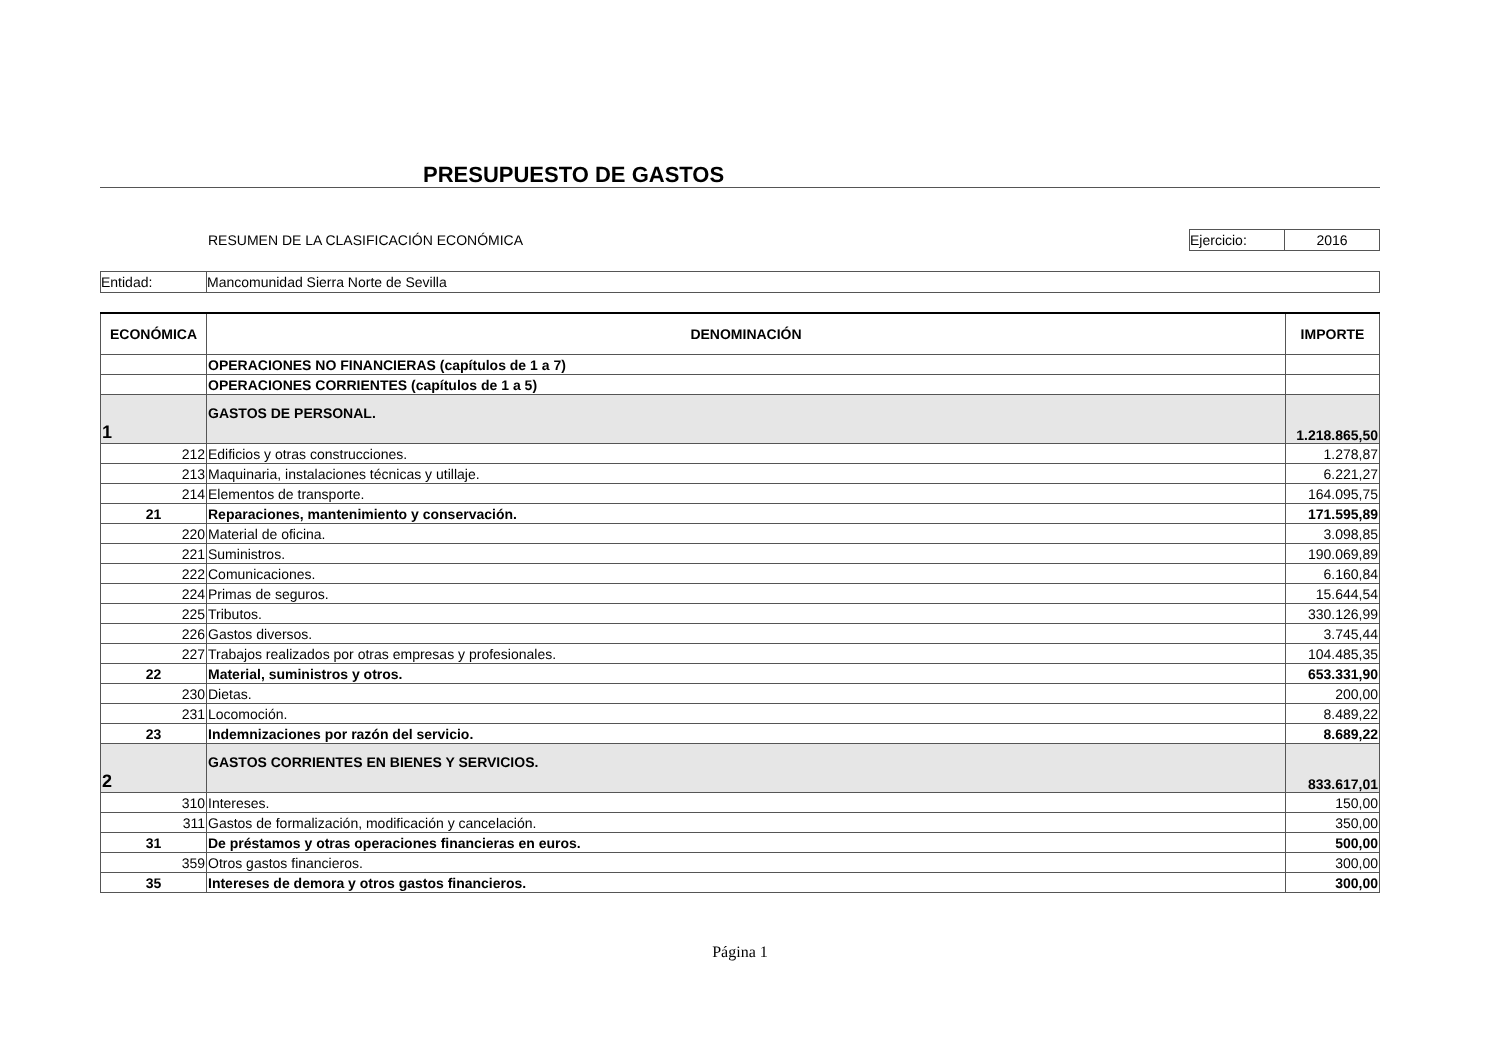PRESUPUESTO DE GASTOS
RESUMEN DE LA CLASIFICACIÓN ECONÓMICA
Ejercicio: 2016
Entidad: Mancomunidad Sierra Norte de Sevilla
| ECONÓMICA | DENOMINACIÓN | IMPORTE |
| --- | --- | --- |
| | OPERACIONES NO FINANCIERAS (capítulos de 1 a 7) | |
| | OPERACIONES CORRIENTES (capítulos de 1 a 5) | |
| 1 | GASTOS DE PERSONAL. | 1.218.865,50 |
| 212 | Edificios y otras construcciones. | 1.278,87 |
| 213 | Maquinaria, instalaciones técnicas y utillaje. | 6.221,27 |
| 214 | Elementos de transporte. | 164.095,75 |
| 21 | Reparaciones, mantenimiento y conservación. | 171.595,89 |
| 220 | Material de oficina. | 3.098,85 |
| 221 | Suministros. | 190.069,89 |
| 222 | Comunicaciones. | 6.160,84 |
| 224 | Primas de seguros. | 15.644,54 |
| 225 | Tributos. | 330.126,99 |
| 226 | Gastos diversos. | 3.745,44 |
| 227 | Trabajos realizados por otras empresas y profesionales. | 104.485,35 |
| 22 | Material, suministros y otros. | 653.331,90 |
| 230 | Dietas. | 200,00 |
| 231 | Locomoción. | 8.489,22 |
| 23 | Indemnizaciones por razón del servicio. | 8.689,22 |
| 2 | GASTOS CORRIENTES EN BIENES Y SERVICIOS. | 833.617,01 |
| 310 | Intereses. | 150,00 |
| 311 | Gastos de formalización, modificación y cancelación. | 350,00 |
| 31 | De préstamos y otras operaciones financieras en euros. | 500,00 |
| 359 | Otros gastos financieros. | 300,00 |
| 35 | Intereses de demora y otros gastos financieros. | 300,00 |
Página 1